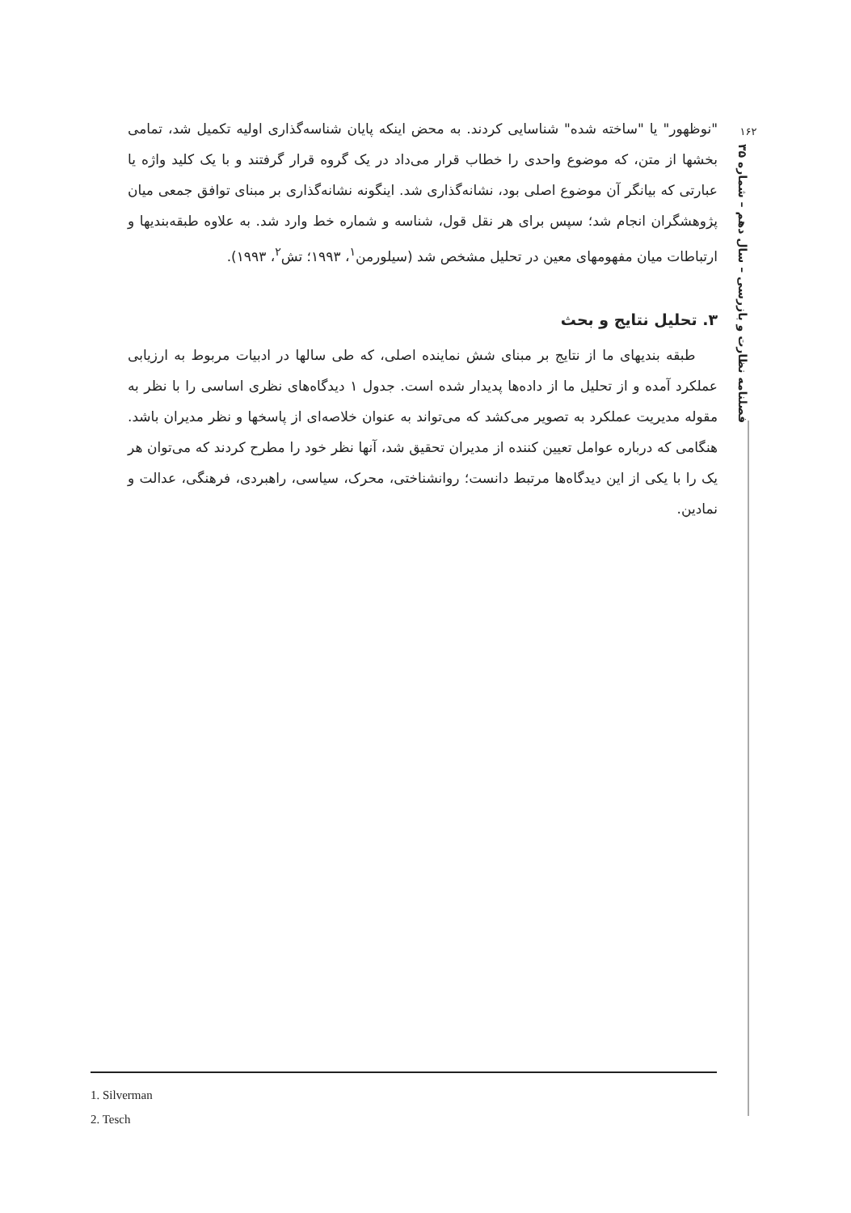۱۶۲
فصلنامه نظارت و بازرسی – سال دهم – شماره ۳۵
"نوظهور" یا "ساخته شده" شناسایی کردند. به محض اینکه پایان شناسه‌گذاری اولیه تکمیل شد، تمامی بخشها از متن، که موضوع واحدی را خطاب قرار می‌داد در یک گروه قرار گرفتند و با یک کلید واژه یا عبارتی که بیانگر آن موضوع اصلی بود، نشانه‌گذاری شد. اینگونه نشانه‌گذاری بر مبنای توافق جمعی میان پژوهشگران انجام شد؛ سپس برای هر نقل قول، شناسه و شماره خط وارد شد. به علاوه طبقه‌بندیها و ارتباطات میان مفهومهای معین در تحلیل مشخص شد (سیلورمن<sup>۱</sup>، ۱۹۹۳؛ تش<sup>۲</sup>، ۱۹۹۳).
۳. تحلیل نتایج و بحث
طبقه بندیهای ما از نتایج بر مبنای شش نماینده اصلی، که طی سالها در ادبیات مربوط به ارزیابی عملکرد آمده و از تحلیل ما از داده‌ها پدیدار شده است. جدول ۱ دیدگاه‌های نظری اساسی را با نظر به مقوله مدیریت عملکرد به تصویر می‌کشد که می‌تواند به عنوان خلاصه‌ای از پاسخها و نظر مدیران باشد. هنگامی که درباره عوامل تعیین کننده از مدیران تحقیق شد، آنها نظر خود را مطرح کردند که می‌توان هر یک را با یکی از این دیدگاه‌ها مرتبط دانست؛ روانشناختی، محرک، سیاسی، راهبردی، فرهنگی، عدالت و نمادین.
1. Silverman
2. Tesch